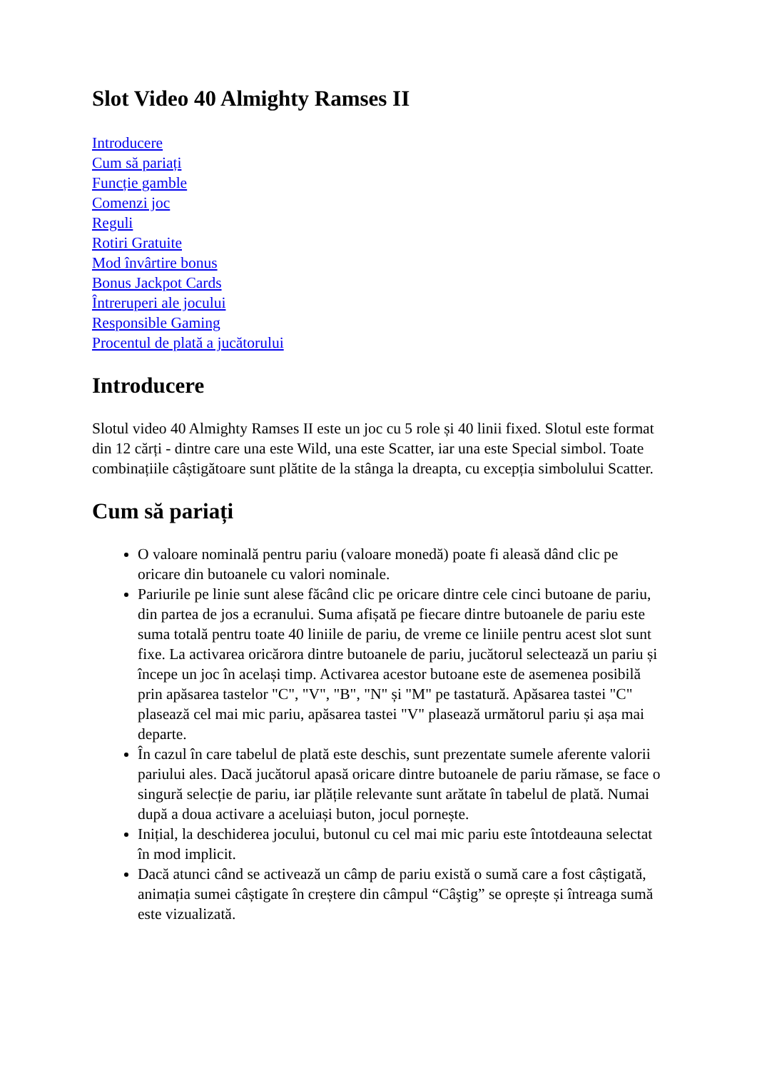Slot Video 40 Almighty Ramses II
Introducere
Cum să pariați
Funcție gamble
Comenzi joc
Reguli
Rotiri Gratuite
Mod învârtire bonus
Bonus Jackpot Cards
Întreruperi ale jocului
Responsible Gaming
Procentul de plată a jucătorului
Introducere
Slotul video 40 Almighty Ramses II este un joc cu 5 role și 40 linii fixed. Slotul este format din 12 cărți - dintre care una este Wild, una este Scatter, iar una este Special simbol. Toate combinațiile câștigătoare sunt plătite de la stânga la dreapta, cu excepția simbolului Scatter.
Cum să pariați
O valoare nominală pentru pariu (valoare monedă) poate fi aleasă dând clic pe oricare din butoanele cu valori nominale.
Pariurile pe linie sunt alese făcând clic pe oricare dintre cele cinci butoane de pariu, din partea de jos a ecranului. Suma afișată pe fiecare dintre butoanele de pariu este suma totală pentru toate 40 liniile de pariu, de vreme ce liniile pentru acest slot sunt fixe. La activarea oricărora dintre butoanele de pariu, jucătorul selectează un pariu și începe un joc în același timp. Activarea acestor butoane este de asemenea posibilă prin apăsarea tastelor "C", "V", "B", "N" și "M" pe tastatură. Apăsarea tastei "C" plasează cel mai mic pariu, apăsarea tastei "V" plasează următorul pariu și așa mai departe.
În cazul în care tabelul de plată este deschis, sunt prezentate sumele aferente valorii pariului ales. Dacă jucătorul apasă oricare dintre butoanele de pariu rămase, se face o singură selecție de pariu, iar plățile relevante sunt arătate în tabelul de plată. Numai după a doua activare a aceluiași buton, jocul pornește.
Inițial, la deschiderea jocului, butonul cu cel mai mic pariu este întotdeauna selectat în mod implicit.
Dacă atunci când se activează un câmp de pariu există o sumă care a fost câștigată, animația sumei câștigate în creștere din câmpul “Câştig” se oprește și întreaga sumă este vizualizată.